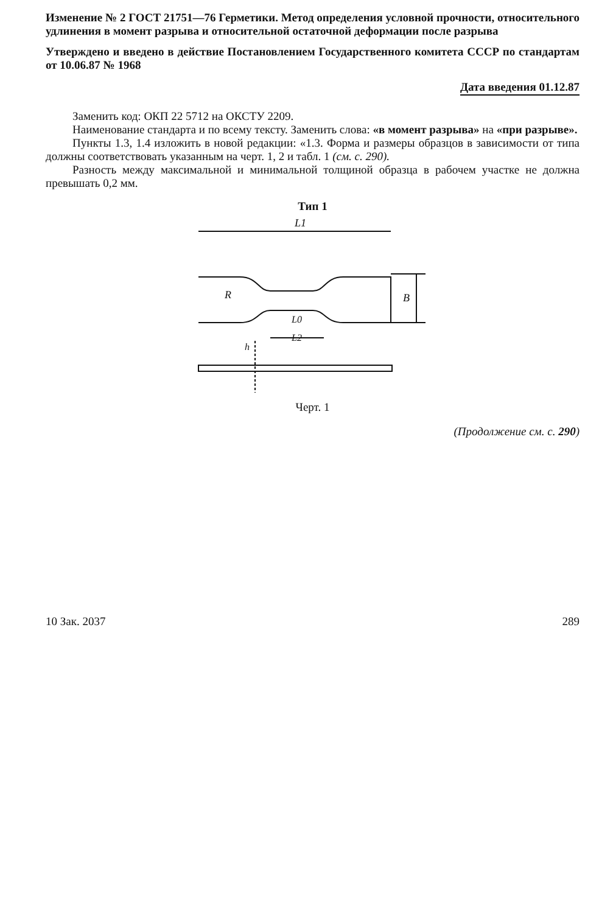Изменение № 2 ГОСТ 21751—76 Герметики. Метод определения условной прочности, относительного удлинения в момент разрыва и относительной остаточной деформации после разрыва
Утверждено и введено в действие Постановлением Государственного комитета СССР по стандартам от 10.06.87 № 1968
Дата введения 01.12.87
Заменить код: ОКП 22 5712 на ОКСТУ 2209.
Наименование стандарта и по всему тексту. Заменить слова: «в момент разрыва» на «при разрыве».
Пункты 1.3, 1.4 изложить в новой редакции: «1.3. Форма и размеры образцов в зависимости от типа должны соответствовать указанным на черт. 1, 2 и табл. 1 (см. с. 290).
Разность между максимальной и минимальной толщиной образца в рабочем участке не должна превышать 0,2 мм.
Тип 1
L1
B
R
L0
L2
h
Черт. 1
(Продолжение см. с. 290)
10 Зак. 2037 289